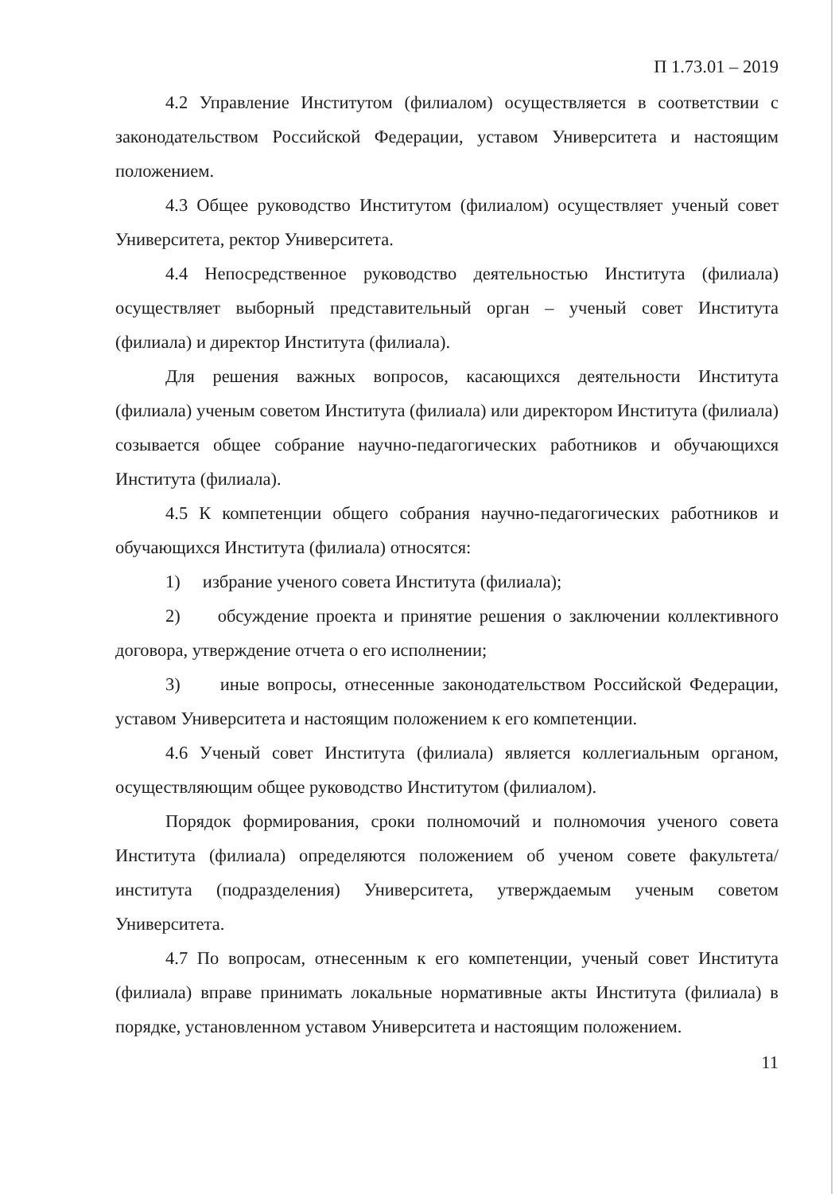П 1.73.01 – 2019
4.2 Управление Институтом (филиалом) осуществляется в соответствии с законодательством Российской Федерации, уставом Университета и настоящим положением.
4.3 Общее руководство Институтом (филиалом) осуществляет ученый совет Университета, ректор Университета.
4.4 Непосредственное руководство деятельностью Института (филиала) осуществляет выборный представительный орган – ученый совет Института (филиала) и директор Института (филиала).
Для решения важных вопросов, касающихся деятельности Института (филиала) ученым советом Института (филиала) или директором Института (филиала) созывается общее собрание научно-педагогических работников и обучающихся Института (филиала).
4.5 К компетенции общего собрания научно-педагогических работников и обучающихся Института (филиала) относятся:
1) избрание ученого совета Института (филиала);
2) обсуждение проекта и принятие решения о заключении коллективного договора, утверждение отчета о его исполнении;
3) иные вопросы, отнесенные законодательством Российской Федерации, уставом Университета и настоящим положением к его компетенции.
4.6 Ученый совет Института (филиала) является коллегиальным органом, осуществляющим общее руководство Институтом (филиалом).
Порядок формирования, сроки полномочий и полномочия ученого совета Института (филиала) определяются положением об ученом совете факультета/института (подразделения) Университета, утверждаемым ученым советом Университета.
4.7 По вопросам, отнесенным к его компетенции, ученый совет Института (филиала) вправе принимать локальные нормативные акты Института (филиала) в порядке, установленном уставом Университета и настоящим положением.
11